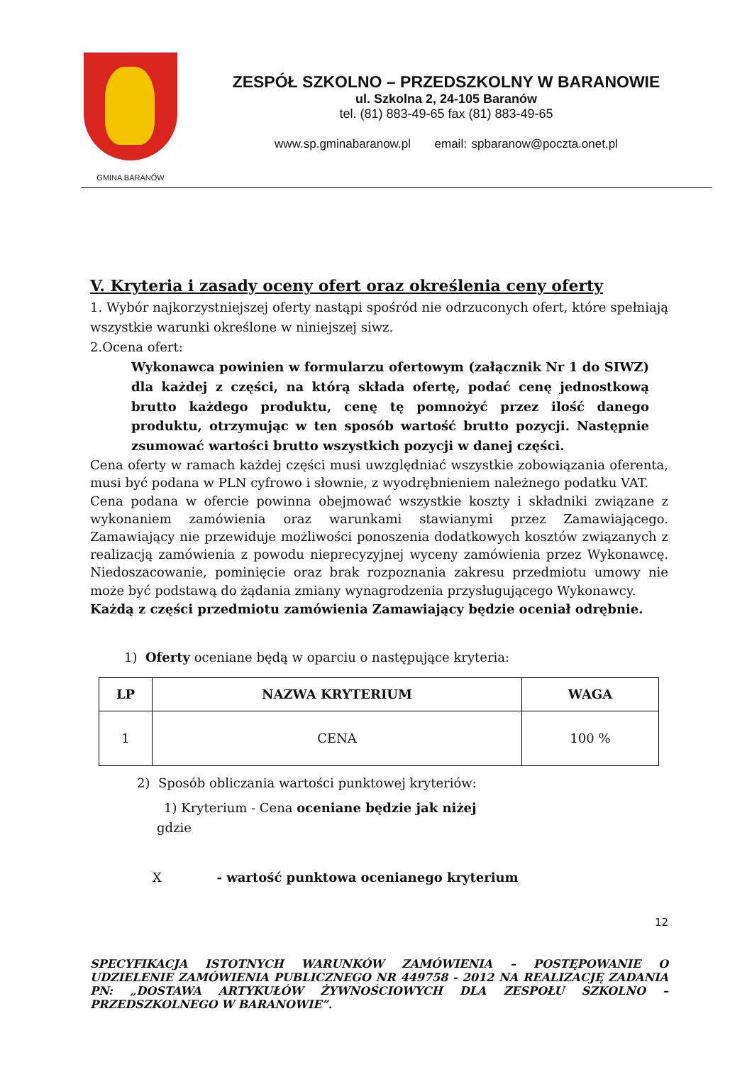GMINA BARANÓW
ZESPÓŁ SZKOLNO – PRZEDSZKOLNY W BARANOWIE
ul. Szkolna 2, 24-105 Baranów
tel. (81) 883-49-65 fax (81) 883-49-65
www.sp.gminabaranow.pl email: spbaranow@poczta.onet.pl
V. Kryteria i zasady oceny ofert oraz określenia ceny oferty
1. Wybór najkorzystniejszej oferty nastąpi spośród nie odrzuconych ofert, które spełniają wszystkie warunki określone w niniejszej siwz.
2.Ocena ofert:
Wykonawca powinien w formularzu ofertowym (załącznik Nr 1 do SIWZ) dla każdej z części, na którą składa ofertę, podać cenę jednostkową brutto każdego produktu, cenę tę pomnożyć przez ilość danego produktu, otrzymując w ten sposób wartość brutto pozycji. Następnie zsumować wartości brutto wszystkich pozycji w danej części.
Cena oferty w ramach każdej części musi uwzględniać wszystkie zobowiązania oferenta, musi być podana w PLN cyfrowo i słownie, z wyodrębnieniem należnego podatku VAT.
Cena podana w ofercie powinna obejmować wszystkie koszty i składniki związane z wykonaniem zamówienia oraz warunkami stawianymi przez Zamawiającego. Zamawiający nie przewiduje możliwości ponoszenia dodatkowych kosztów związanych z realizacją zamówienia z powodu nieprecyzyjnej wyceny zamówienia przez Wykonawcę. Niedoszacowanie, pominięcie oraz brak rozpoznania zakresu przedmiotu umowy nie może być podstawą do żądania zmiany wynagrodzenia przysługującego Wykonawcy.
Każdą z części przedmiotu zamówienia Zamawiający będzie oceniał odrębnie.
1) Oferty oceniane będą w oparciu o następujące kryteria:
| LP | NAZWA KRYTERIUM | WAGA |
| --- | --- | --- |
| 1 | CENA | 100 % |
2) Sposób obliczania wartości punktowej kryteriów:
1) Kryterium - Cena oceniane będzie jak niżej
gdzie
X - wartość punktowa ocenianego kryterium
12
SPECYFIKACJA ISTOTNYCH WARUNKÓW ZAMÓWIENIA – POSTĘPOWANIE O UDZIELENIE ZAMÓWIENIA PUBLICZNEGO NR 449758 - 2012 NA REALIZACJĘ ZADANIA PN: „DOSTAWA ARTYKUŁÓW ŻYWNOŚCIOWYCH DLA ZESPOŁU SZKOLNO – PRZEDSZKOLNEGO W BARANOWIE”.